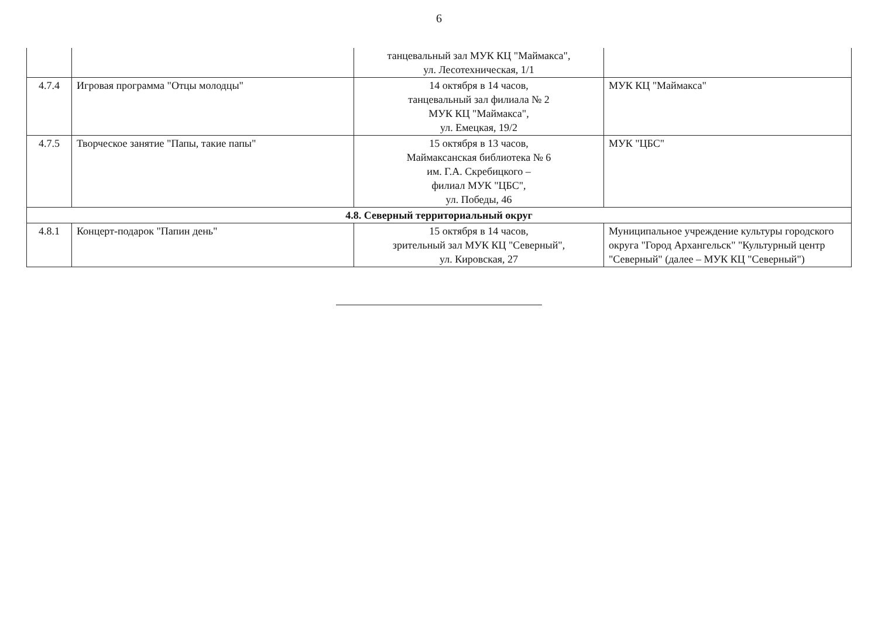6
| | | танцевальный зал МУК КЦ "Маймакса", ул. Лесотехническая, 1/1 | |
| 4.7.4 | Игровая программа "Отцы молодцы" | 14 октября в 14 часов, танцевальный зал филиала № 2 МУК КЦ "Маймакса", ул. Емецкая, 19/2 | МУК КЦ "Маймакса" |
| 4.7.5 | Творческое занятие "Папы, такие папы" | 15 октября в 13 часов, Маймаксанская библиотека № 6 им. Г.А. Скребицкого – филиал МУК "ЦБС", ул. Победы, 46 | МУК "ЦБС" |
| 4.8. Северный территориальный округ | | | |
| 4.8.1 | Концерт-подарок "Папин день" | 15 октября в 14 часов, зрительный зал МУК КЦ "Северный", ул. Кировская, 27 | Муниципальное учреждение культуры городского округа "Город Архангельск" "Культурный центр "Северный" (далее – МУК КЦ "Северный") |